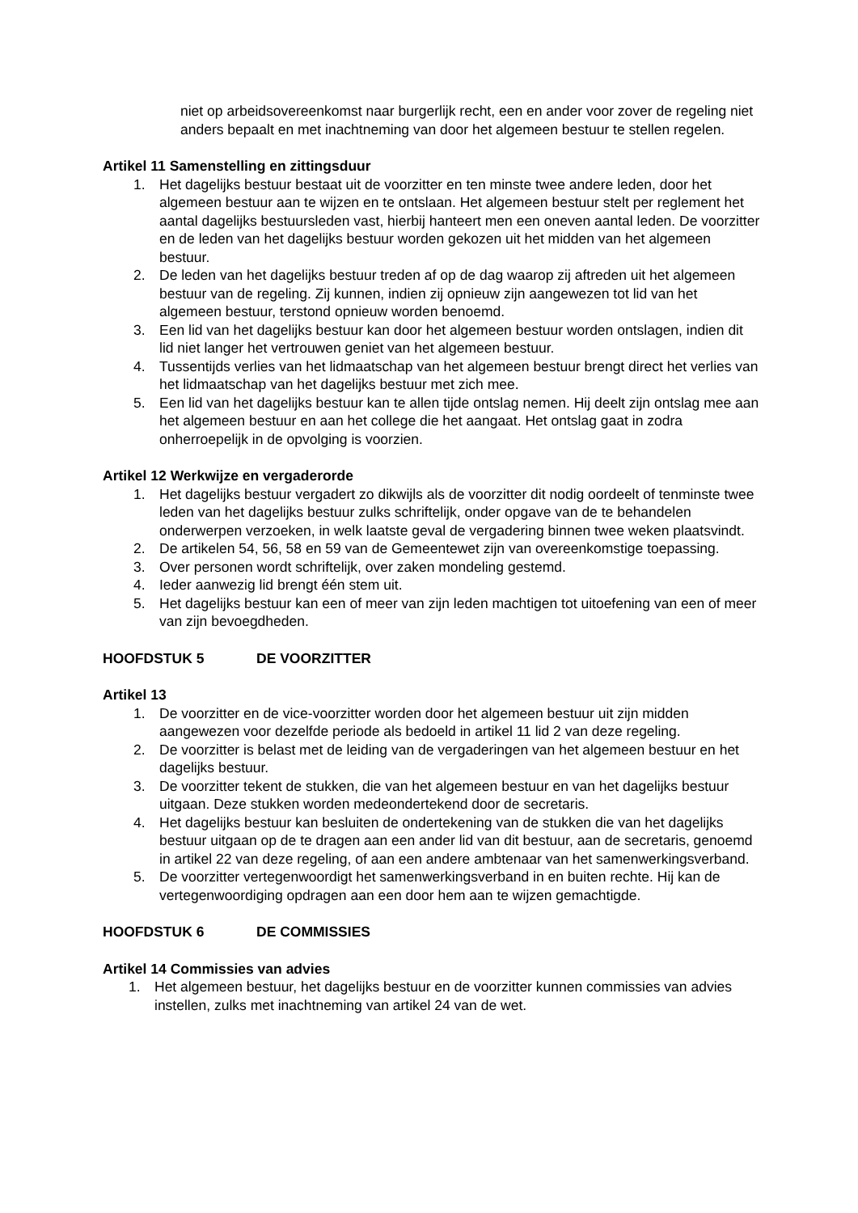niet op arbeidsovereenkomst naar burgerlijk recht, een en ander voor zover de regeling niet anders bepaalt en met inachtneming van door het algemeen bestuur te stellen regelen.
Artikel 11 Samenstelling en zittingsduur
1. Het dagelijks bestuur bestaat uit de voorzitter en ten minste twee andere leden, door het algemeen bestuur aan te wijzen en te ontslaan. Het algemeen bestuur stelt per reglement het aantal dagelijks bestuursleden vast, hierbij hanteert men een oneven aantal leden. De voorzitter en de leden van het dagelijks bestuur worden gekozen uit het midden van het algemeen bestuur.
2. De leden van het dagelijks bestuur treden af op de dag waarop zij aftreden uit het algemeen bestuur van de regeling. Zij kunnen, indien zij opnieuw zijn aangewezen tot lid van het algemeen bestuur, terstond opnieuw worden benoemd.
3. Een lid van het dagelijks bestuur kan door het algemeen bestuur worden ontslagen, indien dit lid niet langer het vertrouwen geniet van het algemeen bestuur.
4. Tussentijds verlies van het lidmaatschap van het algemeen bestuur brengt direct het verlies van het lidmaatschap van het dagelijks bestuur met zich mee.
5. Een lid van het dagelijks bestuur kan te allen tijde ontslag nemen. Hij deelt zijn ontslag mee aan het algemeen bestuur en aan het college die het aangaat. Het ontslag gaat in zodra onherroepelijk in de opvolging is voorzien.
Artikel 12 Werkwijze en vergaderorde
1. Het dagelijks bestuur vergadert zo dikwijls als de voorzitter dit nodig oordeelt of tenminste twee leden van het dagelijks bestuur zulks schriftelijk, onder opgave van de te behandelen onderwerpen verzoeken, in welk laatste geval de vergadering binnen twee weken plaatsvindt.
2. De artikelen 54, 56, 58 en 59 van de Gemeentewet zijn van overeenkomstige toepassing.
3. Over personen wordt schriftelijk, over zaken mondeling gestemd.
4. Ieder aanwezig lid brengt één stem uit.
5. Het dagelijks bestuur kan een of meer van zijn leden machtigen tot uitoefening van een of meer van zijn bevoegdheden.
HOOFDSTUK 5 DE VOORZITTER
Artikel 13
1. De voorzitter en de vice-voorzitter worden door het algemeen bestuur uit zijn midden aangewezen voor dezelfde periode als bedoeld in artikel 11 lid 2 van deze regeling.
2. De voorzitter is belast met de leiding van de vergaderingen van het algemeen bestuur en het dagelijks bestuur.
3. De voorzitter tekent de stukken, die van het algemeen bestuur en van het dagelijks bestuur uitgaan. Deze stukken worden medeondertekend door de secretaris.
4. Het dagelijks bestuur kan besluiten de ondertekening van de stukken die van het dagelijks bestuur uitgaan op de te dragen aan een ander lid van dit bestuur, aan de secretaris, genoemd in artikel 22 van deze regeling, of aan een andere ambtenaar van het samenwerkingsverband.
5. De voorzitter vertegenwoordigt het samenwerkingsverband in en buiten rechte. Hij kan de vertegenwoordiging opdragen aan een door hem aan te wijzen gemachtigde.
HOOFDSTUK 6 DE COMMISSIES
Artikel 14 Commissies van advies
1. Het algemeen bestuur, het dagelijks bestuur en de voorzitter kunnen commissies van advies instellen, zulks met inachtneming van artikel 24 van de wet.